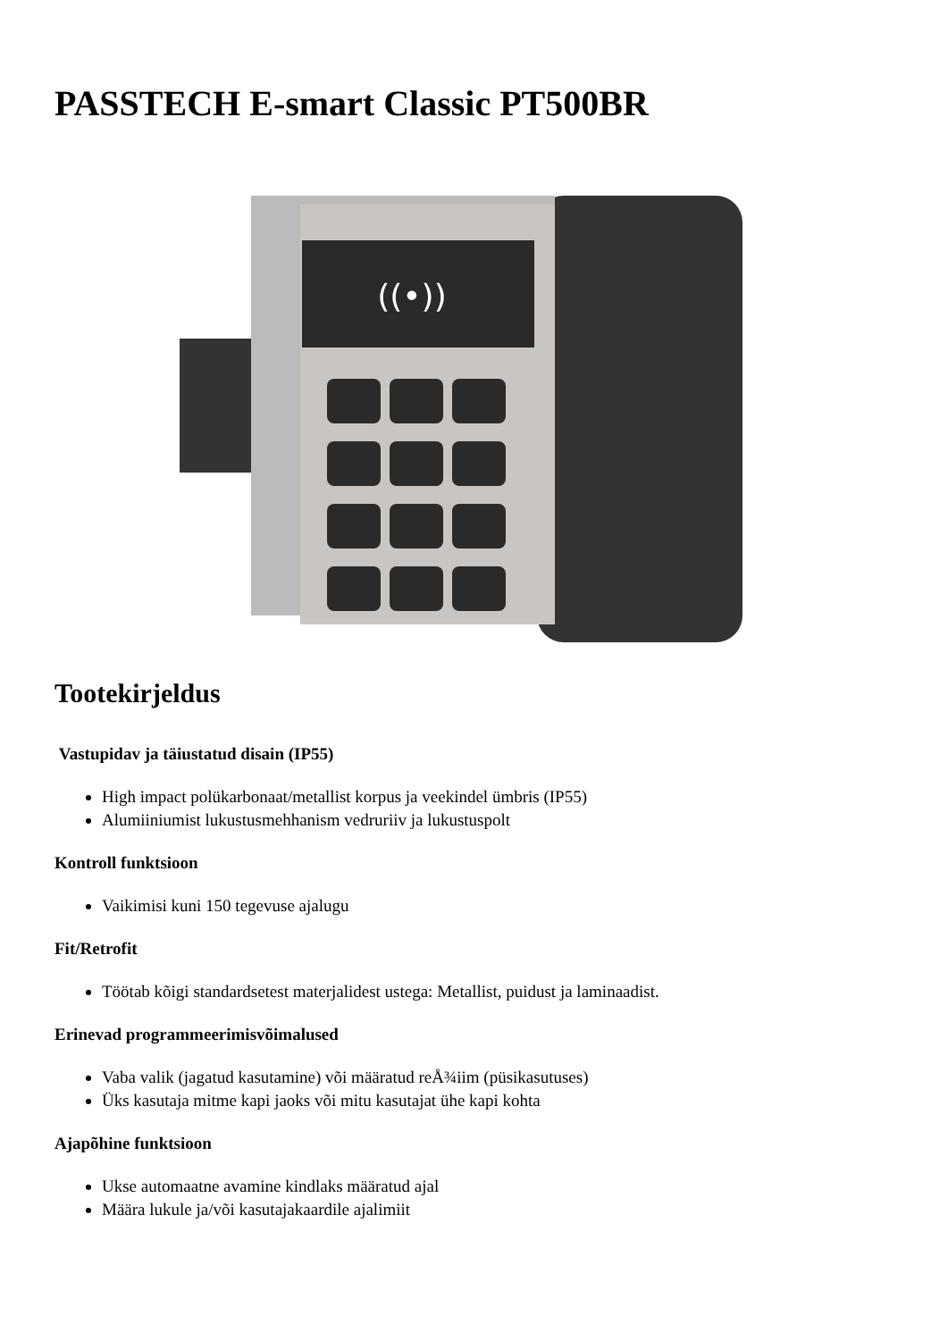PASSTECH E-smart Classic PT500BR
((•))
Tootekirjeldus
Vastupidav ja täiustatud disain (IP55)
High impact polükarbonaat/metallist korpus ja veekindel ümbris (IP55)
Alumiiniumist lukustusmehhanism vedruriiv ja lukustuspolt
Kontroll funktsioon
Vaikimisi kuni 150 tegevuse ajalugu
Fit/Retrofit
Töötab kõigi standardsetest materjalidest ustega: Metallist, puidust ja laminaadist.
Erinevad programmeerimisvõimalused
Vaba valik (jagatud kasutamine) või määratud reÅ¾iim (püsikasutuses)
Üks kasutaja mitme kapi jaoks või mitu kasutajat ühe kapi kohta
Ajapõhine funktsioon
Ukse automaatne avamine kindlaks määratud ajal
Määra lukule ja/või kasutajakaardile ajalimiit